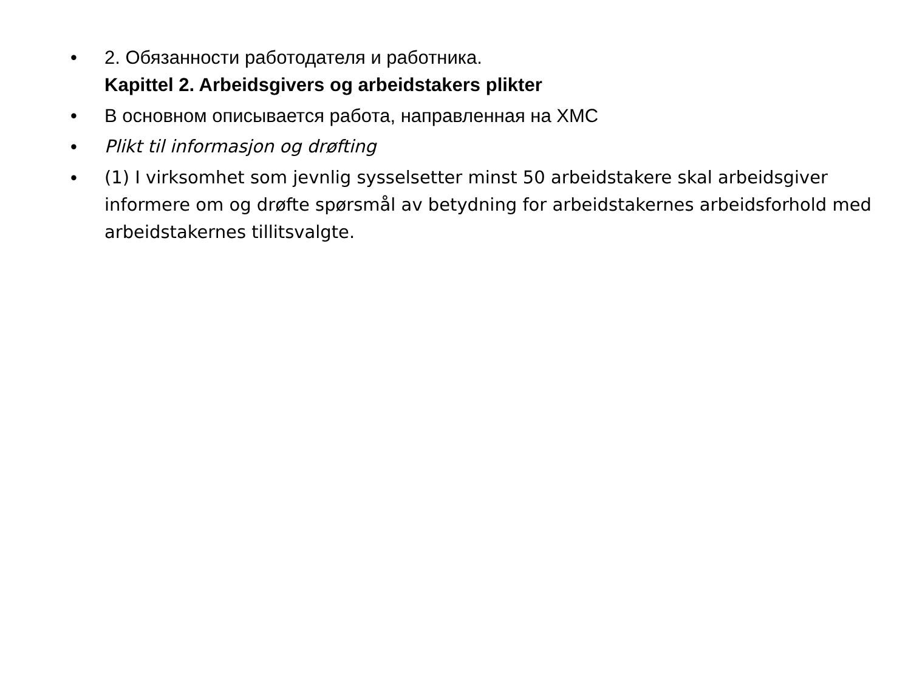• 2. Обязанности работодателя и работника.
Kapittel 2. Arbeidsgivers og arbeidstakers plikter
• В основном описывается работа, направленная на ХМС
• Plikt til informasjon og drøfting
• (1) I virksomhet som jevnlig sysselsetter minst 50 arbeidstakere skal arbeidsgiver informere om og drøfte spørsmål av betydning for arbeidstakernes arbeidsforhold med arbeidstakernes tillitsvalgte.